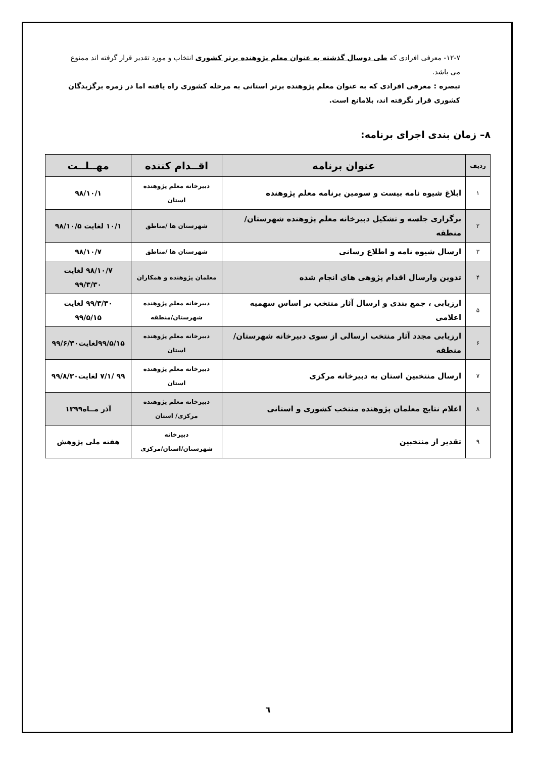۱۲-۷- معرفی افرادی که طی دوسال گذشته به عنوان معلم پژوهنده برتر کشوری انتخاب و مورد تقدیر قرار گرفته اند ممنوع می باشد.
تبصره : معرفی افرادی که به عنوان معلم پژوهنده برتر استانی به مرحله کشوری راه یافته اما در زمره برگزیدگان کشوری قرار نگرفته اند، بلامانع است.
۸– زمان بندی اجرای برنامه:
| ردیف | عنوان برنامه | اقــدام کننده | مهــلــت |
| --- | --- | --- | --- |
| ۱ | ابلاغ شیوه نامه بیست و سومین برنامه معلم پژوهنده | دبیرخانه معلم پژوهنده استان | ۹۸/۱۰/۱ |
| ۲ | برگزاری جلسه و تشکیل دبیرخانه معلم پژوهنده شهرستان/منطقه | شهرستان ها /مناطق | ۱۰/۱ لغایت ۹۸/۱۰/۵ |
| ۳ | ارسال شیوه نامه و اطلاع رسانی | شهرستان ها /مناطق | ۹۸/۱۰/۷ |
| ۴ | تدوین وارسال اقدام پژوهی های انجام شده | معلمان پژوهنده و همکاران | ۹۸/۱۰/۷ لغایت ۹۹/۳/۳۰ |
| ۵ | ارزیابی ، جمع بندی و ارسال آثار منتخب بر اساس سهمیه اعلامی | دبیرخانه معلم پژوهنده شهرستان/منطقه | ۹۹/۳/۳۰ لغایت ۹۹/۵/۱۵ |
| ۶ | ارزیابی مجدد آثار منتخب ارسالی از سوی دبیرخانه شهرستان/منطقه | دبیرخانه معلم پژوهنده استان | ۹۹/۵/۱۵لغایت۹۹/۶/۳۰ |
| ۷ | ارسال منتخبین استان به دبیرخانه مرکزی | دبیرخانه معلم پژوهنده استان | ۹۹ /۷/۱ لغایت۹۹/۸/۳۰ |
| ۸ | اعلام نتایج معلمان پژوهنده منتخب کشوری و استانی | دبیرخانه معلم پژوهنده مرکزی/ استان | آذر مــاه۱۳۹۹ |
| ۹ | تقدیر از منتخبین | دبیرخانه شهرستان/استان/مرکزی | هفته ملی پژوهش |
٦